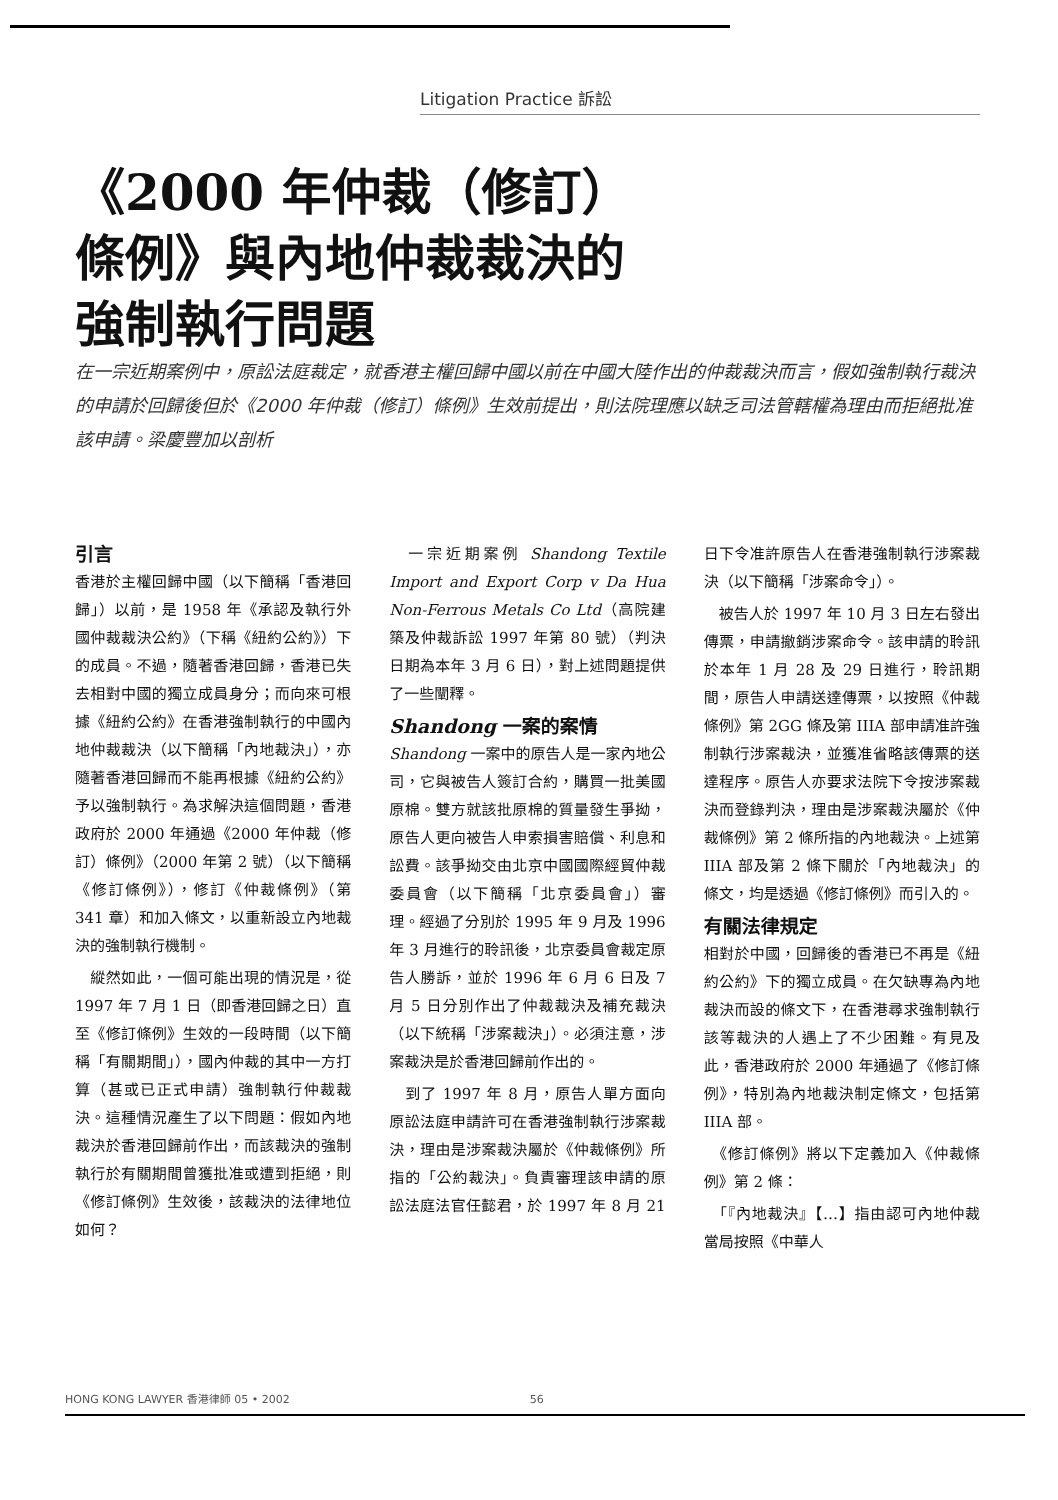Litigation Practice 訴訟
《2000 年仲裁（修訂）
條例》與內地仲裁裁決的
強制執行問題
在一宗近期案例中，原訟法庭裁定，就香港主權回歸中國以前在中國大陸作出的仲裁裁決而言，假如強制執行裁決的申請於回歸後但於《2000 年仲裁（修訂）條例》生效前提出，則法院理應以缺乏司法管轄權為理由而拒絕批准該申請。梁慶豐加以剖析
引言
香港於主權回歸中國（以下簡稱「香港回歸」）以前，是 1958 年《承認及執行外國仲裁裁決公約》（下稱《紐約公約》）下的成員。不過，隨著香港回歸，香港已失去相對中國的獨立成員身分；而向來可根據《紐約公約》在香港強制執行的中國內地仲裁裁決（以下簡稱「內地裁決」），亦隨著香港回歸而不能再根據《紐約公約》予以強制執行。為求解決這個問題，香港政府於 2000 年通過《2000 年仲裁（修訂）條例》（2000 年第 2 號）（以下簡稱《修訂條例》），修訂《仲裁條例》（第 341 章）和加入條文，以重新設立內地裁決的強制執行機制。
　縱然如此，一個可能出現的情況是，從 1997 年 7 月 1 日（即香港回歸之日）直至《修訂條例》生效的一段時間（以下簡稱「有關期間」），國內仲裁的其中一方打算（甚或已正式申請）強制執行仲裁裁決。這種情況產生了以下問題：假如內地裁決於香港回歸前作出，而該裁決的強制執行於有關期間曾獲批准或遭到拒絕，則《修訂條例》生效後，該裁決的法律地位如何？
　一宗近期案例 Shandong Textile Import and Export Corp v Da Hua Non-Ferrous Metals Co Ltd（高院建築及仲裁訴訟 1997 年第 80 號）（判決日期為本年 3 月 6 日），對上述問題提供了一些闡釋。
Shandong 一案的案情
Shandong 一案中的原告人是一家內地公司，它與被告人簽訂合約，購買一批美國原棉。雙方就該批原棉的質量發生爭拗，原告人更向被告人申索損害賠償、利息和訟費。該爭拗交由北京中國國際經貿仲裁委員會（以下簡稱「北京委員會」）審理。經過了分別於 1995 年 9 月及 1996 年 3 月進行的聆訊後，北京委員會裁定原告人勝訴，並於 1996 年 6 月 6 日及 7 月 5 日分別作出了仲裁裁決及補充裁決（以下統稱「涉案裁決」）。必須注意，涉案裁決是於香港回歸前作出的。
　到了 1997 年 8 月，原告人單方面向原訟法庭申請許可在香港強制執行涉案裁決，理由是涉案裁決屬於《仲裁條例》所指的「公約裁決」。負責審理該申請的原訟法庭法官任懿君，於 1997 年 8 月 21 日下令准許原告人在香港強制執行涉案裁決（以下簡稱「涉案命令」）。
　被告人於 1997 年 10 月 3 日左右發出傳票，申請撤銷涉案命令。該申請的聆訊於本年 1 月 28 及 29 日進行，聆訊期間，原告人申請送達傳票，以按照《仲裁條例》第 2GG 條及第 IIIA 部申請准許強制執行涉案裁決，並獲准省略該傳票的送達程序。原告人亦要求法院下令按涉案裁決而登錄判決，理由是涉案裁決屬於《仲裁條例》第 2 條所指的內地裁決。上述第 IIIA 部及第 2 條下關於「內地裁決」的條文，均是透過《修訂條例》而引入的。
有關法律規定
相對於中國，回歸後的香港已不再是《紐約公約》下的獨立成員。在欠缺專為內地裁決而設的條文下，在香港尋求強制執行該等裁決的人遇上了不少困難。有見及此，香港政府於 2000 年通過了《修訂條例》，特別為內地裁決制定條文，包括第 IIIA 部。
　《修訂條例》將以下定義加入《仲裁條例》第 2 條：
　「『內地裁決』【…】指由認可內地仲裁當局按照《中華人
HONG KONG LAWYER 香港律師 05 • 2002 56